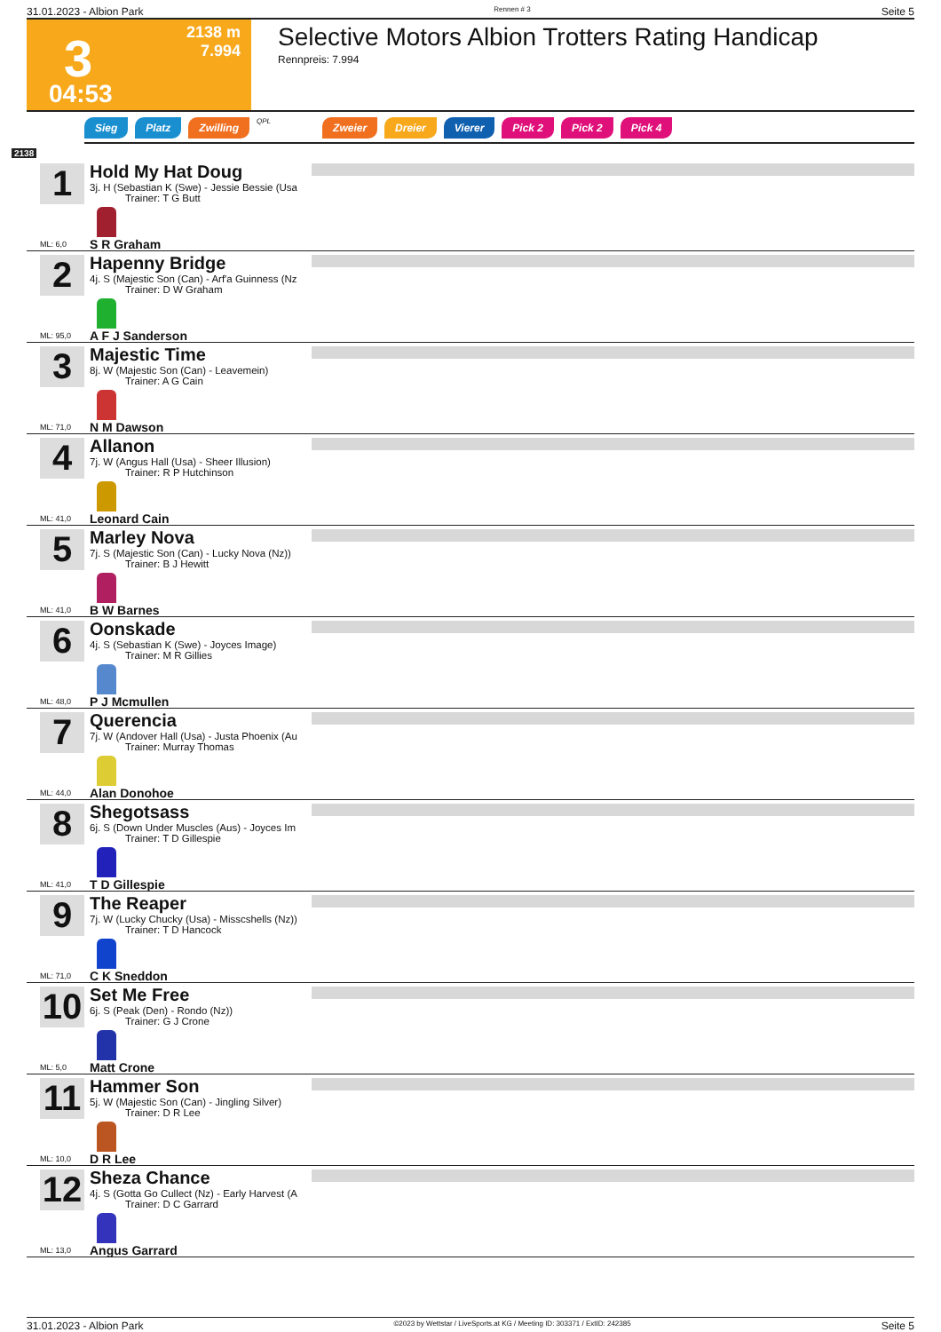31.01.2023 - Albion Park Rennen # 3 Seite 5
3
04:53
2138 m
7.994
Selective Motors Albion Trotters Rating Handicap
Rennpreis: 7.994
Sieg Platz Zwilling QPL Zweier Dreier Vierer Pick 2 Pick 2 Pick 4
2138
1
Hold My Hat Doug
3j. H (Sebastian K (Swe) - Jessie Bessie (Usa
Trainer: T G Butt
S R Graham
ML: 6,0
2
Hapenny Bridge
4j. S (Majestic Son (Can) - Arf'a Guinness (Nz
Trainer: D W Graham
A F J Sanderson
ML: 95,0
3
Majestic Time
8j. W (Majestic Son (Can) - Leavemein)
Trainer: A G Cain
N M Dawson
ML: 71,0
4
Allanon
7j. W (Angus Hall (Usa) - Sheer Illusion)
Trainer: R P Hutchinson
Leonard Cain
ML: 41,0
5
Marley Nova
7j. S (Majestic Son (Can) - Lucky Nova (Nz))
Trainer: B J Hewitt
B W Barnes
ML: 41,0
6
Oonskade
4j. S (Sebastian K (Swe) - Joyces Image)
Trainer: M R Gillies
P J Mcmullen
ML: 48,0
7
Querencia
7j. W (Andover Hall (Usa) - Justa Phoenix (Au
Trainer: Murray Thomas
Alan Donohoe
ML: 44,0
8
Shegotsass
6j. S (Down Under Muscles (Aus) - Joyces Im
Trainer: T D Gillespie
T D Gillespie
ML: 41,0
9
The Reaper
7j. W (Lucky Chucky (Usa) - Misscshells (Nz))
Trainer: T D Hancock
C K Sneddon
ML: 71,0
10
Set Me Free
6j. S (Peak (Den) - Rondo (Nz))
Trainer: G J Crone
Matt Crone
ML: 5,0
11
Hammer Son
5j. W (Majestic Son (Can) - Jingling Silver)
Trainer: D R Lee
D R Lee
ML: 10,0
12
Sheza Chance
4j. S (Gotta Go Cullect (Nz) - Early Harvest (A
Trainer: D C Garrard
Angus Garrard
ML: 13,0
31.01.2023 - Albion Park ©2023 by Wettstar / LiveSports.at KG / Meeting ID: 303371 / ExtID: 242385 Seite 5